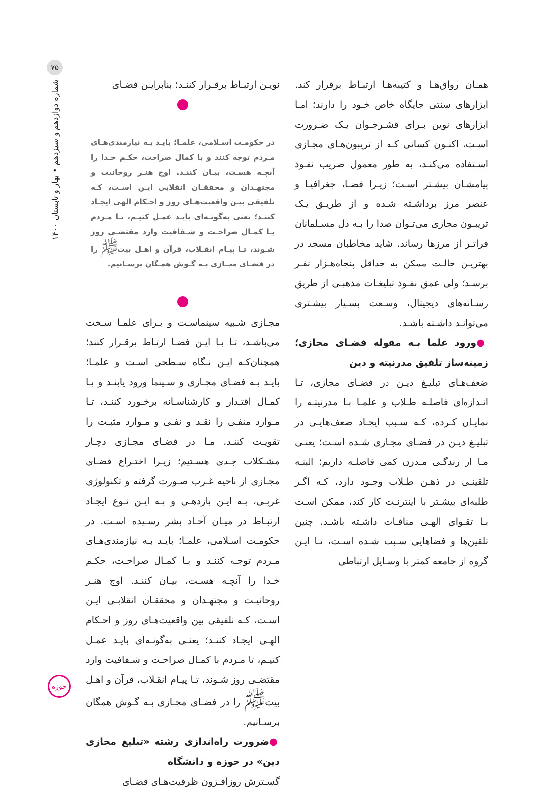۷۵
شماره دوازدهم و سیزدهم • بهار و تابستان ۱۴۰۰
همـان رواق‌هـا و کتیبه‌هـا ارتبـاط برقرار کند. ابزارهای سنتی جایگاه خاص خـود را دارند؛ امـا ابزارهای نوین بـرای قشـرجـوان یـک ضـرورت اسـت، اکنـون کسانی کـه از تریبون‌هـای مجـازی اسـتفاده می‌کنـد، به طور معمول ضریب نفـوذ پیامشـان بیشـتر اسـت؛ زیـرا فضـا، جغرافیـا و عنصر مرز برداشـته شـده و از طریـق یـک تریبـون مجازی می‌تـوان صدا را بـه دل مسـلمانان فراتـر از مرزها رساند. شاید مخاطبان مسجد در بهتریـن حالـت ممکن به حداقل پنجاه‌هـزار نفـر برسـد؛ ولی عمق نفـوذ تبلیغـات مذهبـی از طریق رسـانه‌های دیجیتال، وسـعت بسـیار بیشـتری می‌توانـد داشـته باشـد.
●ورود علما بـه مقوله فضـای مجازی؛ زمینه‌ساز تلفیق مدرنیته و دین
ضعف‌هـای تبلیـغ دیـن در فضـای مجازی، تـا انـدازه‌ای فاصلـه طـلاب و علمـا بـا مدرنیتـه را نمایـان کـرده، کـه سـبب ایجـاد ضعف‌هایـی در تبلیـغ دیـن در فضـای مجـازی شـده اسـت؛ یعنـی مـا از زندگـی مـدرن کمی فاصلـه داریم؛ البتـه تلقینـی در ذهـن طـلاب وجـود دارد، کـه اگـر طلبه‌ای بیشـتر با اینترنـت کار کند، ممکن اسـت بـا تقـوای الهـی منافـات داشـته باشـد. چنین تلقین‌ها و فضاهایی سـبب شـده اسـت، تـا ایـن گروه از جامعه کمتر با وسـایل ارتباطی
نویـن ارتبـاط برقـرار کننـد؛ بنابرایـن فضـای
در حکومـت اسـلامی، علمـا؛ بایـد بـه نیازمندی‌هـای مـردم توجه کنند و با کمال صراحت، حکـم خـدا را آنچـه هسـت، بیـان کننـد. اوج هنـر روحانیت و مجتهـدان و محققـان انقلابی ایـن اسـت، کـه تلفیقی بیـن واقعیت‌هـای روز و احـکام الهی ایجـاد کننـد؛ یعنی به‌گونـه‌ای بایـد عمـل کنیـم، تـا مـردم بـا کمـال صراحـت و شـفافیت وارد مقتضـی روز شـوند، تـا پیـام انقـلاب، قرآن و اهـل بیت<sup>ﷺ</sup> را در فضـای مجـازی بـه گـوش همـگان برسـانیم.
مجـازی شـبیه سینماسـت و بـرای علمـا سـخت می‌باشـد، تـا بـا ایـن فضـا ارتباط برقـرار کنند؛ همچنان‌کـه ایـن نـگاه سـطحی اسـت و علمـا؛ بایـد بـه فضـای مجـازی و سـینما ورود یابنـد و بـا کمـال اقتـدار و کارشناسـانه برخـورد کننـد، تـا مـوارد منفـی را نقـد و نفـی و مـوارد مثبـت را تقویـت کننـد. مـا در فضـای مجـازی دچـار مشـکلات جـدی هسـتیم؛ زیـرا اختـراع فضـای مجـازی از ناحیه غـرب صـورت گرفته و تکنولوژی غربـی، بـه ایـن بازدهـی و بـه ایـن نـوع ایجـاد ارتبـاط در میـان آحـاد بشر رسـیده اسـت. در حکومـت اسـلامی، علمـا؛ بایـد بـه نیازمندی‌هـای مـردم توجـه کننـد و بـا کمـال صراحـت، حکـم خـدا را آنچـه هسـت، بیـان کننـد. اوج هنـر روحانیـت و مجتهـدان و محققـان انقلابـی ایـن اسـت، کـه تلفیقی بین واقعیت‌هـای روز و احـکام الهـی ایجـاد کننـد؛ یعنـی به‌گونـه‌ای بایـد عمـل کنیـم، تا مـردم با کمـال صراحـت و شـفافیت وارد مقتضـی روز شـوند، تـا پیـام انقـلاب، قرآن و اهـل بیت<sup>ﷺ</sup> را در فضـای مجـازی بـه گـوش همگان برسـانیم.
●ضرورت راه‌اندازی رشته «تبلیغ مجازی دین» در حوزه و دانشگاه
گسـترش روزافـزون ظرفیت‌هـای فضـای
حوزه